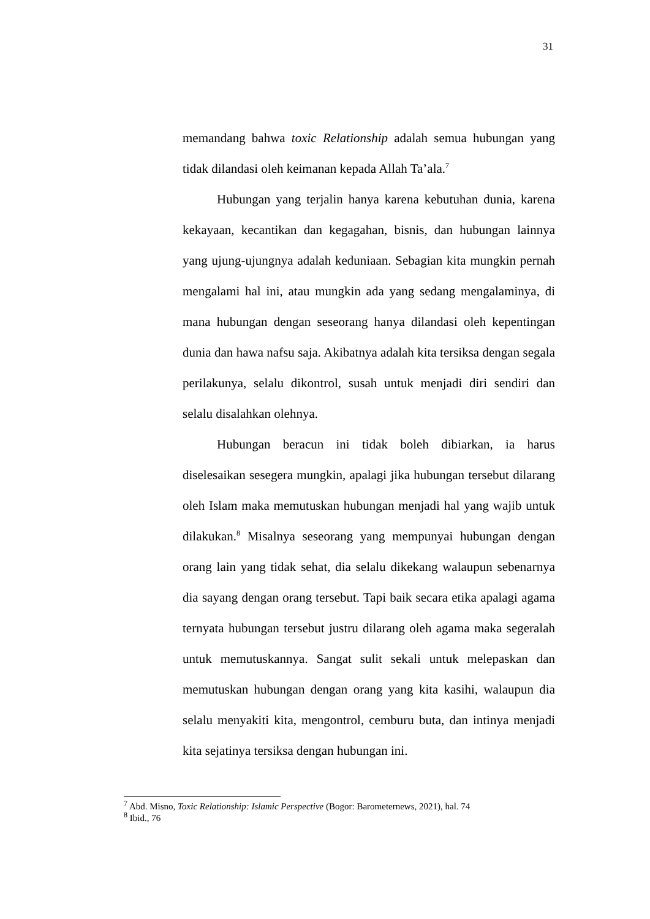31
memandang bahwa toxic Relationship adalah semua hubungan yang tidak dilandasi oleh keimanan kepada Allah Ta’ala.<sup>7</sup>
Hubungan yang terjalin hanya karena kebutuhan dunia, karena kekayaan, kecantikan dan kegagahan, bisnis, dan hubungan lainnya yang ujung-ujungnya adalah keduniaan. Sebagian kita mungkin pernah mengalami hal ini, atau mungkin ada yang sedang mengalaminya, di mana hubungan dengan seseorang hanya dilandasi oleh kepentingan dunia dan hawa nafsu saja. Akibatnya adalah kita tersiksa dengan segala perilakunya, selalu dikontrol, susah untuk menjadi diri sendiri dan selalu disalahkan olehnya.
Hubungan beracun ini tidak boleh dibiarkan, ia harus diselesaikan sesegera mungkin, apalagi jika hubungan tersebut dilarang oleh Islam maka memutuskan hubungan menjadi hal yang wajib untuk dilakukan.<sup>8</sup> Misalnya seseorang yang mempunyai hubungan dengan orang lain yang tidak sehat, dia selalu dikekang walaupun sebenarnya dia sayang dengan orang tersebut. Tapi baik secara etika apalagi agama ternyata hubungan tersebut justru dilarang oleh agama maka segeralah untuk memutuskannya. Sangat sulit sekali untuk melepaskan dan memutuskan hubungan dengan orang yang kita kasihi, walaupun dia selalu menyakiti kita, mengontrol, cemburu buta, dan intinya menjadi kita sejatinya tersiksa dengan hubungan ini.
<sup>7</sup> Abd. Misno, Toxic Relationship: Islamic Perspective (Bogor: Barometernews, 2021), hal. 74
<sup>8</sup> Ibid., 76